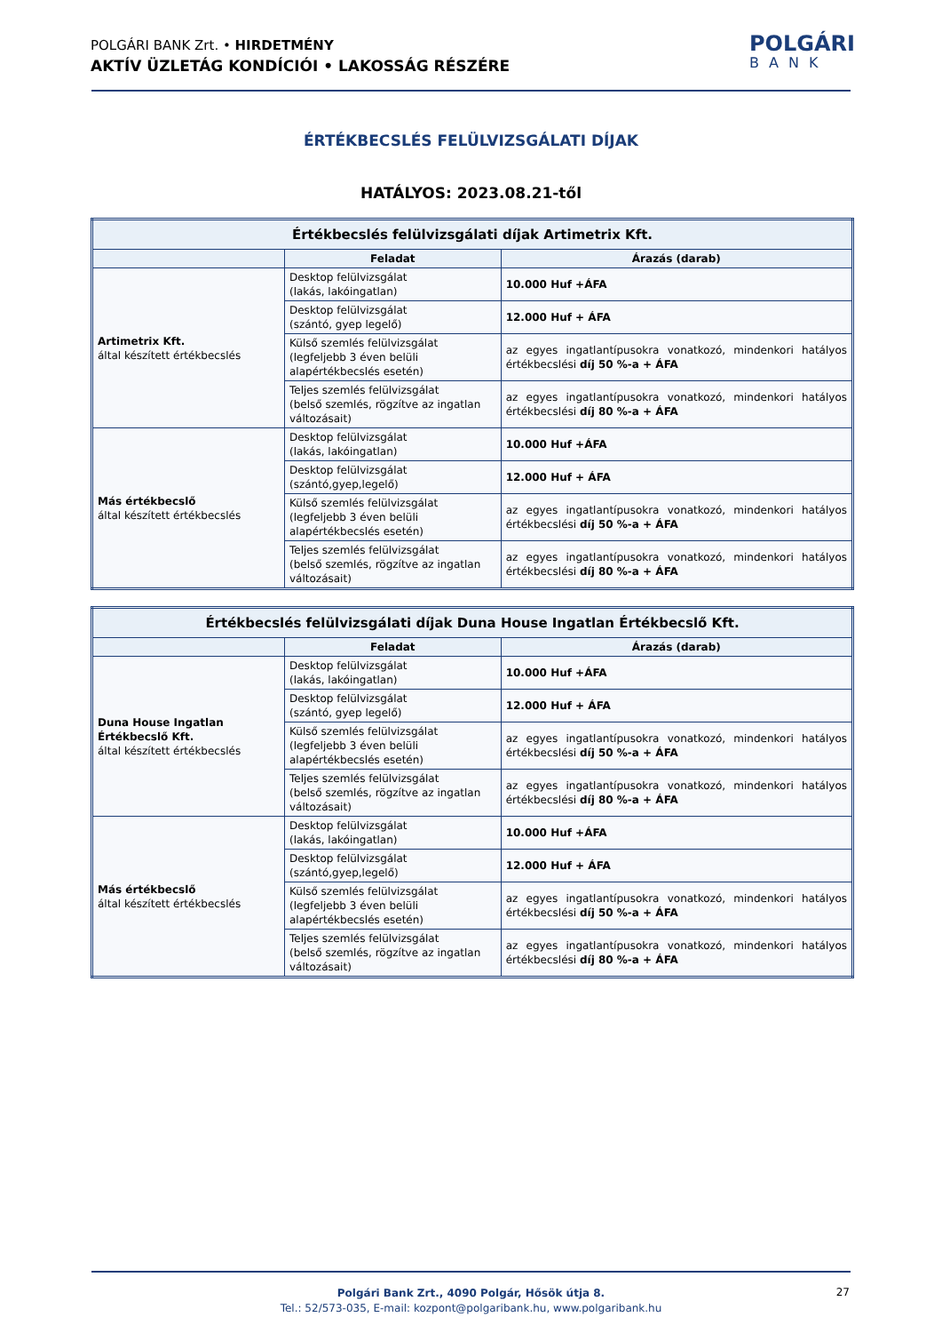POLGÁRI BANK Zrt. • HIRDETMÉNY
AKTÍV ÜZLETÁG KONDÍCIÓI • LAKOSSÁG RÉSZÉRE
POLGÁRI
BANK
ÉRTÉKBECSLÉS FELÜLVIZSGÁLATI DÍJAK
HATÁLYOS: 2023.08.21-től
| Értékbecslés felülvizsgálati díjak Artimetrix Kft. | | |
| --- | --- | --- |
| | Feladat | Árazás (darab) |
| Artimetrix Kft. által készített értékbecslés | Desktop felülvizsgálat (lakás, lakóingatlan) | 10.000 Huf +ÁFA |
| | Desktop felülvizsgálat (szántó, gyep legelő) | 12.000 Huf + ÁFA |
| | Külső szemlés felülvizsgálat (legfeljebb 3 éven belüli alapértékbecslés esetén) | az egyes ingatlantípusokra vonatkozó, mindenkori hatályos értékbecslési díj 50 %-a + ÁFA |
| | Teljes szemlés felülvizsgálat (belső szemlés, rögzítve az ingatlan változásait) | az egyes ingatlantípusokra vonatkozó, mindenkori hatályos értékbecslési díj 80 %-a + ÁFA |
| Más értékbecslő által készített értékbecslés | Desktop felülvizsgálat (lakás, lakóingatlan) | 10.000 Huf +ÁFA |
| | Desktop felülvizsgálat (szántó,gyep,legelő) | 12.000 Huf + ÁFA |
| | Külső szemlés felülvizsgálat (legfeljebb 3 éven belüli alapértékbecslés esetén) | az egyes ingatlantípusokra vonatkozó, mindenkori hatályos értékbecslési díj 50 %-a + ÁFA |
| | Teljes szemlés felülvizsgálat (belső szemlés, rögzítve az ingatlan változásait) | az egyes ingatlantípusokra vonatkozó, mindenkori hatályos értékbecslési díj 80 %-a + ÁFA |
| Értékbecslés felülvizsgálati díjak Duna House Ingatlan Értékbecslő Kft. | | |
| --- | --- | --- |
| | Feladat | Árazás (darab) |
| Duna House Ingatlan Értékbecslő Kft. által készített értékbecslés | Desktop felülvizsgálat (lakás, lakóingatlan) | 10.000 Huf +ÁFA |
| | Desktop felülvizsgálat (szántó, gyep legelő) | 12.000 Huf + ÁFA |
| | Külső szemlés felülvizsgálat (legfeljebb 3 éven belüli alapértékbecslés esetén) | az egyes ingatlantípusokra vonatkozó, mindenkori hatályos értékbecslési díj 50 %-a + ÁFA |
| | Teljes szemlés felülvizsgálat (belső szemlés, rögzítve az ingatlan változásait) | az egyes ingatlantípusokra vonatkozó, mindenkori hatályos értékbecslési díj 80 %-a + ÁFA |
| Más értékbecslő által készített értékbecslés | Desktop felülvizsgálat (lakás, lakóingatlan) | 10.000 Huf +ÁFA |
| | Desktop felülvizsgálat (szántó,gyep,legelő) | 12.000 Huf + ÁFA |
| | Külső szemlés felülvizsgálat (legfeljebb 3 éven belüli alapértékbecslés esetén) | az egyes ingatlantípusokra vonatkozó, mindenkori hatályos értékbecslési díj 50 %-a + ÁFA |
| | Teljes szemlés felülvizsgálat (belső szemlés, rögzítve az ingatlan változásait) | az egyes ingatlantípusokra vonatkozó, mindenkori hatályos értékbecslési díj 80 %-a + ÁFA |
Polgári Bank Zrt., 4090 Polgár, Hősök útja 8.
Tel.: 52/573-035, E-mail: kozpont@polgaribank.hu, www.polgaribank.hu
27